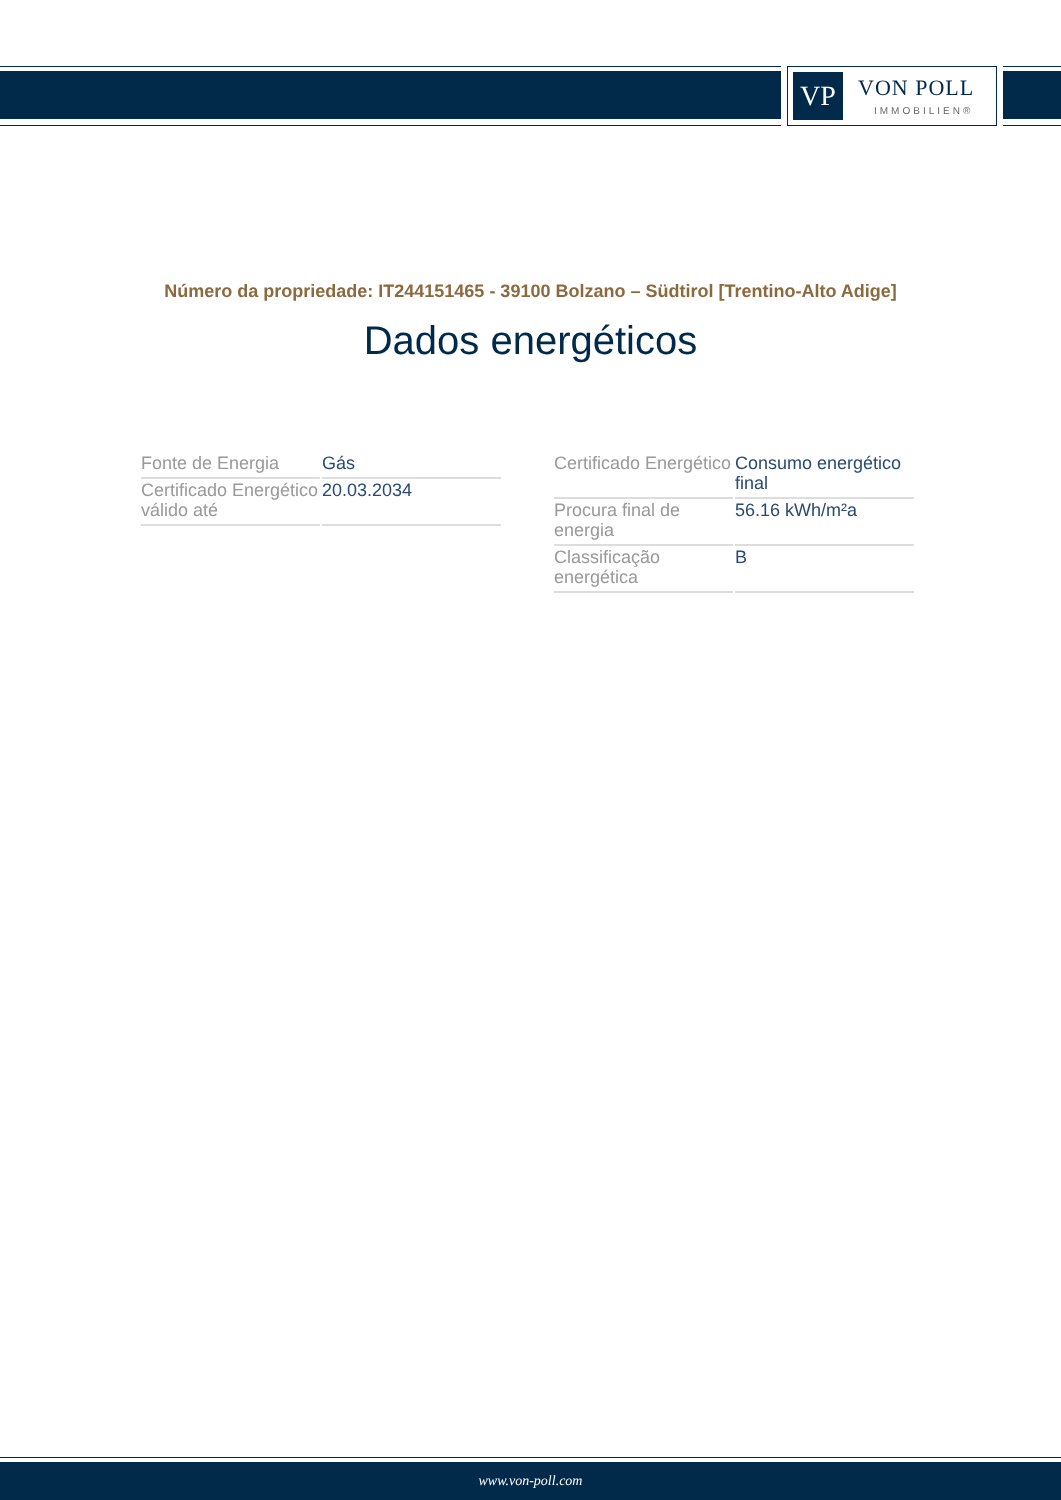VP VON POLL
IMMOBILIEN®
Número da propriedade: IT244151465 - 39100 Bolzano – Südtirol [Trentino-Alto Adige]
Dados energéticos
| Fonte de Energia | Gás |
| Certificado Energético válido até | 20.03.2034 |
| Certificado Energético | Consumo energético final |
| Procura final de energia | 56.16 kWh/m²a |
| Classificação energética | B |
www.von-poll.com